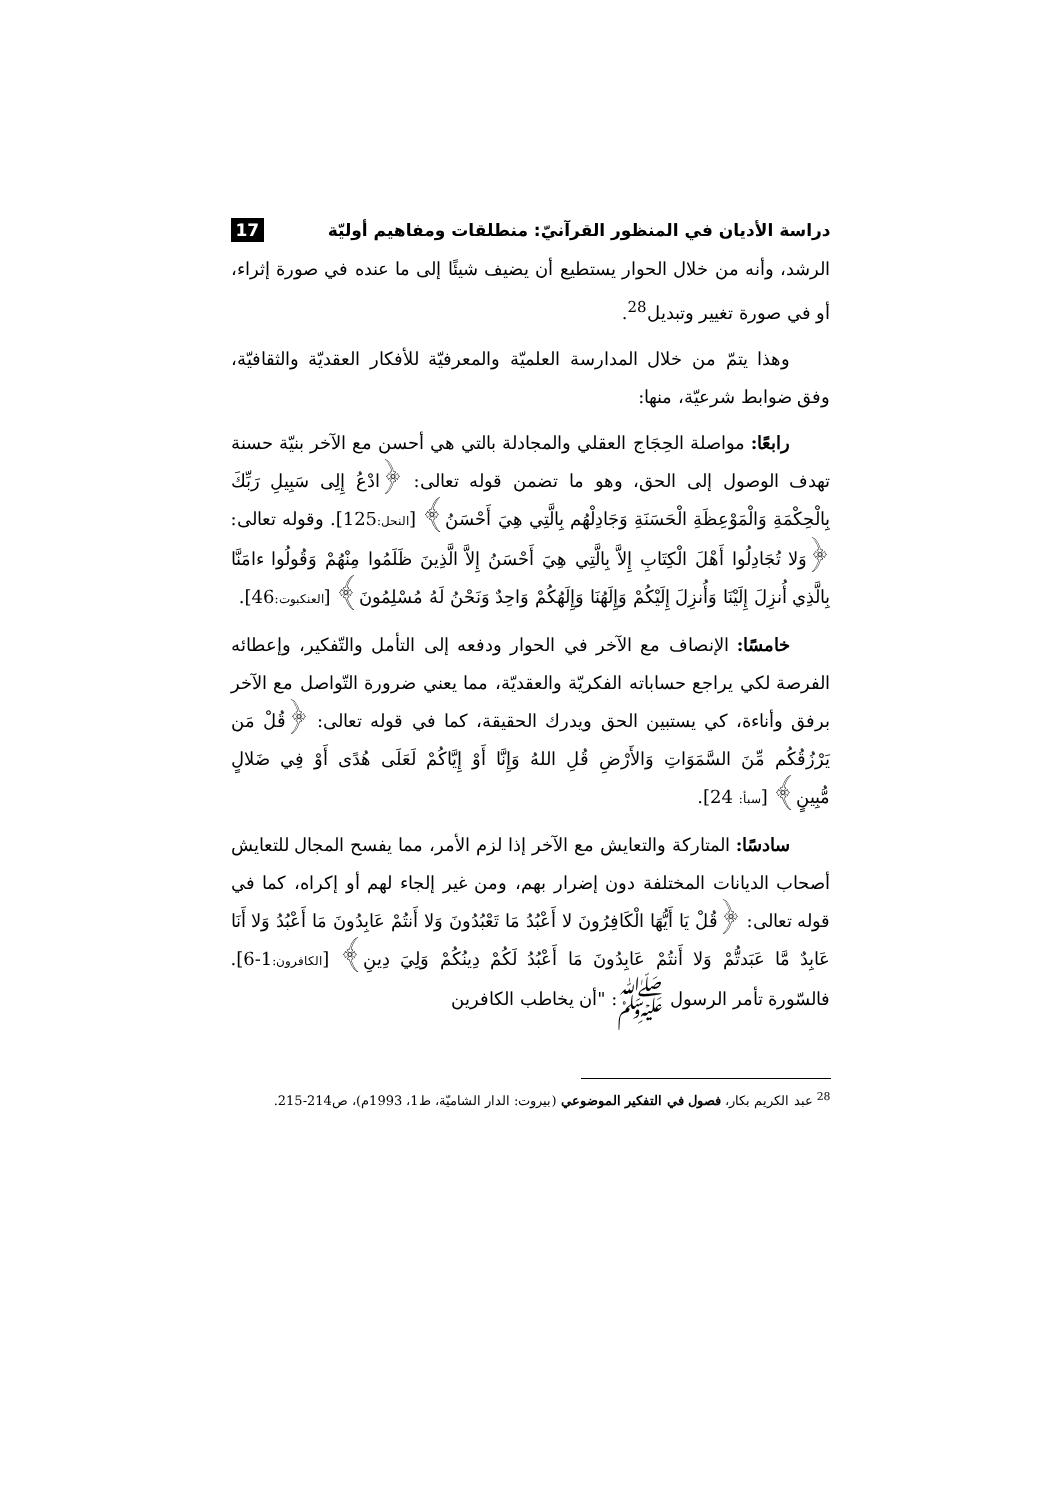دراسة الأديان في المنظور القرآنيّ: منطلقات ومفاهيم أوليّة 17
الرشد، وأنه من خلال الحوار يستطيع أن يضيف شيئًا إلى ما عنده في صورة إثراء، أو في صورة تغيير وتبديل<sup>28</sup>.
وهذا يتمّ من خلال المدارسة العلميّة والمعرفيّة للأفكار العقديّة والثقافيّة، وفق ضوابط شرعيّة، منها:
رابعًا: مواصلة الحِجَاج العقلي والمجادلة بالتي هي أحسن مع الآخر بنيّة حسنة تهدف الوصول إلى الحق، وهو ما تضمن قوله تعالى: ﴿ادْعُ إِلِى سَبِيلِ رَبِّكَ بِالْحِكْمَةِ وَالْمَوْعِظَةِ الْحَسَنَةِ وَجَادِلْهُم بِالَّتِي هِيَ أَحْسَنُ﴾ [النحل: 125]. وقوله تعالى: ﴿وَلا تُجَادِلُوا أَهْلَ الْكِتَابِ إِلاَّ بِالَّتِي هِيَ أَحْسَنُ إِلاَّ الَّذِينَ ظَلَمُوا مِنْهُمْ وَقُولُوا ءامَنَّا بِالَّذِي أُنزِلَ إِلَيْنَا وَأُنزِلَ إِلَيْكُمْ وَإِلَهُنَا وَإِلَهُكُمْ وَاحِدٌ وَنَحْنُ لَهُ مُسْلِمُونَ﴾ [العنكبوت: 46].
خامسًا: الإنصاف مع الآخر في الحوار ودفعه إلى التأمل والتّفكير، وإعطائه الفرصة لكي يراجع حساباته الفكريّة والعقديّة، مما يعني ضرورة التّواصل مع الآخر برفق وأناءة، كي يستبين الحق ويدرك الحقيقة، كما في قوله تعالى: ﴿قُلْ مَن يَرْزُقُكُم مِّنَ السَّمَوَاتِ وَالأَرْضِ قُلِ اللهُ وَإِنَّا أَوْ إِيَّاكُمْ لَعَلَى هُدًى أَوْ فِي ضَلالٍ مُّبِينٍ﴾ [سبأ: 24].
سادسًا: المتاركة والتعايش مع الآخر إذا لزم الأمر، مما يفسح المجال للتعايش أصحاب الديانات المختلفة دون إضرار بهم، ومن غير إلجاء لهم أو إكراه، كما في قوله تعالى: ﴿قُلْ يَا أَيُّهَا الْكَافِرُونَ لا أَعْبُدُ مَا تَعْبُدُونَ وَلا أَنتُمْ عَابِدُونَ مَا أَعْبُدُ وَلا أَنَا عَابِدٌ مَّا عَبَدتُّمْ وَلا أَنتُمْ عَابِدُونَ مَا أَعْبُدُ لَكُمْ دِينُكُمْ وَلِيَ دِينِ﴾ [الكافرون: 1-6]. فالسّورة تأمر الرسول ﷺ: "أن يخاطب الكافرين
<sup>28</sup> عبد الكريم بكار، فصول في التفكير الموضوعي (بيروت: الدار الشاميّة، ط1، 1993م)، ص214-215.